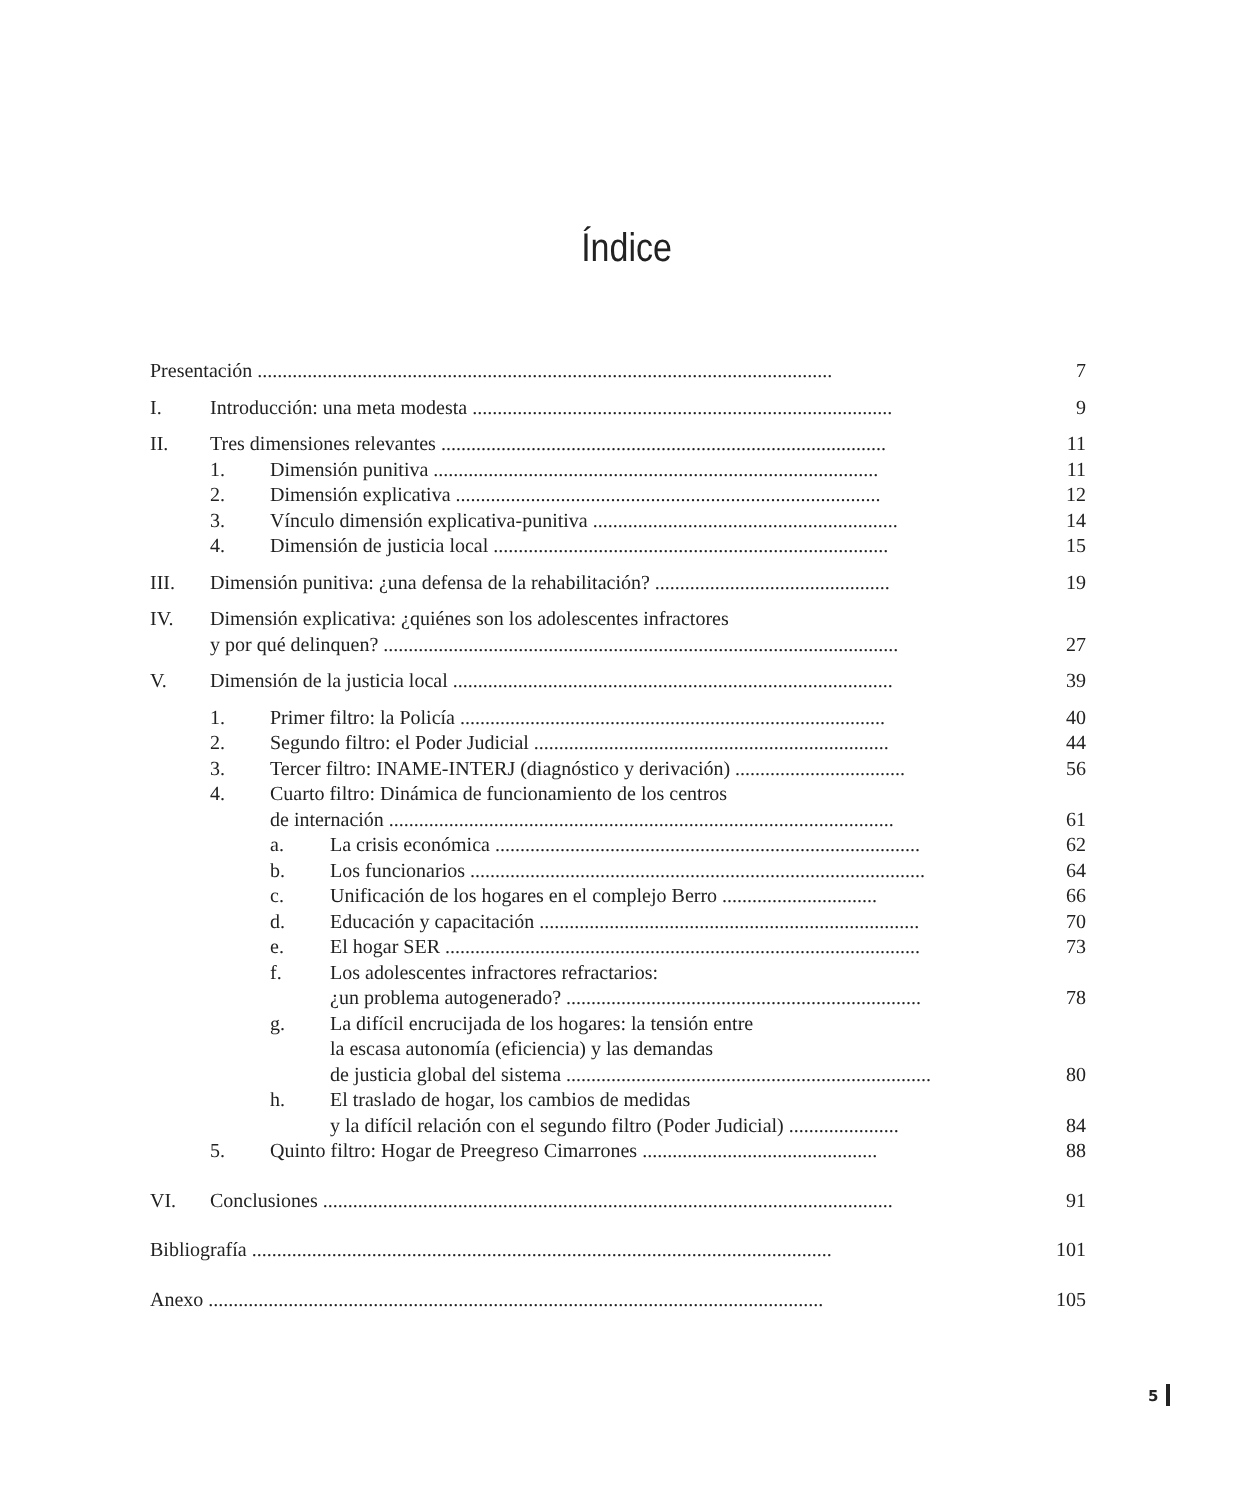Índice
Presentación ................................................................................................................... 7
I. Introducción: una meta modesta .................................................................................... 9
II. Tres dimensiones relevantes ......................................................................................... 11
1. Dimensión punitiva ......................................................................................... 11
2. Dimensión explicativa ..................................................................................... 12
3. Vínculo dimensión explicativa-punitiva ............................................................. 14
4. Dimensión de justicia local ............................................................................... 15
III. Dimensión punitiva: ¿una defensa de la rehabilitación? ............................................... 19
IV. Dimensión explicativa: ¿quiénes son los adolescentes infractores
y por qué delinquen? ....................................................................................................... 27
V. Dimensión de la justicia local ........................................................................................ 39
1. Primer filtro: la Policía ..................................................................................... 40
2. Segundo filtro: el Poder Judicial ....................................................................... 44
3. Tercer filtro: INAME-INTERJ (diagnóstico y derivación) .................................. 56
4. Cuarto filtro: Dinámica de funcionamiento de los centros
de internación ..................................................................................................... 61
a. La crisis económica ..................................................................................... 62
b. Los funcionarios ........................................................................................... 64
c. Unificación de los hogares en el complejo Berro ............................... 66
d. Educación y capacitación ............................................................................ 70
e. El hogar SER ............................................................................................... 73
f. Los adolescentes infractores refractarios:
¿un problema autogenerado? ....................................................................... 78
g. La difícil encrucijada de los hogares: la tensión entre
la escasa autonomía (eficiencia) y las demandas
de justicia global del sistema ......................................................................... 80
h. El traslado de hogar, los cambios de medidas
y la difícil relación con el segundo filtro (Poder Judicial) ...................... 84
5. Quinto filtro: Hogar de Preegreso Cimarrones ............................................... 88
VI. Conclusiones .................................................................................................................. 91
Bibliografía .................................................................................................................... 101
Anexo ........................................................................................................................... 105
5